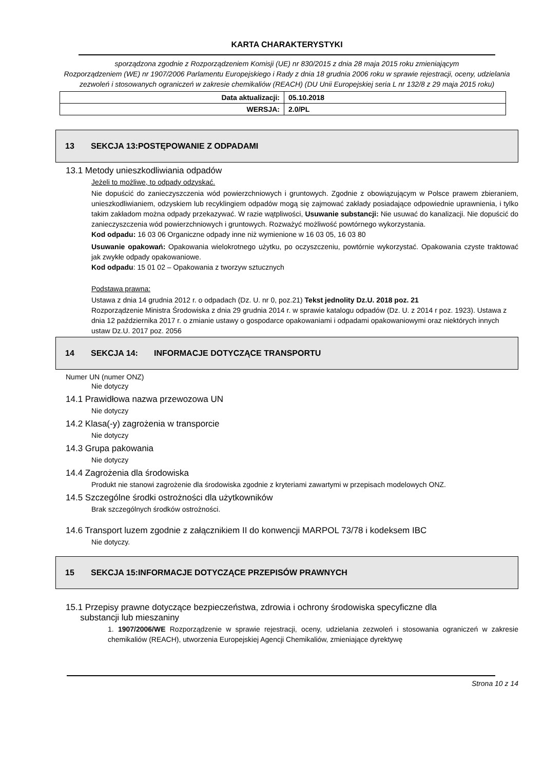KARTA CHARAKTERYSTYKI
sporządzona zgodnie z Rozporządzeniem Komisji (UE) nr 830/2015 z dnia 28 maja 2015 roku zmieniającym
Rozporządzeniem (WE) nr 1907/2006 Parlamentu Europejskiego i Rady z dnia 18 grudnia 2006 roku w sprawie rejestracji, oceny, udzielania zezwoleń i stosowanych ograniczeń w zakresie chemikaliów (REACH) (DU Unii Europejskiej seria L nr 132/8 z 29 maja 2015 roku)
| Data aktualizacji: | 05.10.2018 |
| WERSJA: | 2.0/PL |
13 SEKCJA 13:POSTĘPOWANIE Z ODPADAMI
13.1 Metody unieszkodliwiania odpadów
Jeżeli to możliwe, to odpady odzyskać.
Nie dopuścić do zanieczyszczenia wód powierzchniowych i gruntowych. Zgodnie z obowiązującym w Polsce prawem zbieraniem, unieszkodliwianiem, odzyskiem lub recyklingiem odpadów mogą się zajmować zakłady posiadające odpowiednie uprawnienia, i tylko takim zakładom można odpady przekazywać. W razie wątpliwości, Usuwanie substancji: Nie usuwać do kanalizacji. Nie dopuścić do zanieczyszczenia wód powierzchniowych i gruntowych. Rozważyć możliwość powtórnego wykorzystania.
Kod odpadu: 16 03 06 Organiczne odpady inne niż wymienione w 16 03 05, 16 03 80
Usuwanie opakowań: Opakowania wielokrotnego użytku, po oczyszczeniu, powtórnie wykorzystać. Opakowania czyste traktować jak zwykłe odpady opakowaniowe.
Kod odpadu: 15 01 02 – Opakowania z tworzyw sztucznych
Podstawa prawna:
Ustawa z dnia 14 grudnia 2012 r. o odpadach (Dz. U. nr 0, poz.21) Tekst jednolity Dz.U. 2018 poz. 21
Rozporządzenie Ministra Środowiska z dnia 29 grudnia 2014 r. w sprawie katalogu odpadów (Dz. U. z 2014 r poz. 1923). Ustawa z dnia 12 października 2017 r. o zmianie ustawy o gospodarce opakowaniami i odpadami opakowaniowymi oraz niektórych innych ustaw Dz.U. 2017 poz. 2056
14 SEKCJA 14: INFORMACJE DOTYCZĄCE TRANSPORTU
Numer UN (numer ONZ)
Nie dotyczy
14.1 Prawidłowa nazwa przewozowa UN
Nie dotyczy
14.2 Klasa(-y) zagrożenia w transporcie
Nie dotyczy
14.3 Grupa pakowania
Nie dotyczy
14.4 Zagrożenia dla środowiska
Produkt nie stanowi zagrożenie dla środowiska zgodnie z kryteriami zawartymi w przepisach modelowych ONZ.
14.5 Szczególne środki ostrożności dla użytkowników
Brak szczególnych środków ostrożności.
14.6 Transport luzem zgodnie z załącznikiem II do konwencji MARPOL 73/78 i kodeksem IBC
Nie dotyczy.
15 SEKCJA 15:INFORMACJE DOTYCZĄCE PRZEPISÓW PRAWNYCH
15.1 Przepisy prawne dotyczące bezpieczeństwa, zdrowia i ochrony środowiska specyficzne dla
substancji lub mieszaniny
1. 1907/2006/WE Rozporządzenie w sprawie rejestracji, oceny, udzielania zezwoleń i stosowania ograniczeń w zakresie chemikaliów (REACH), utworzenia Europejskiej Agencji Chemikaliów, zmieniające dyrektywę
Strona 10 z 14